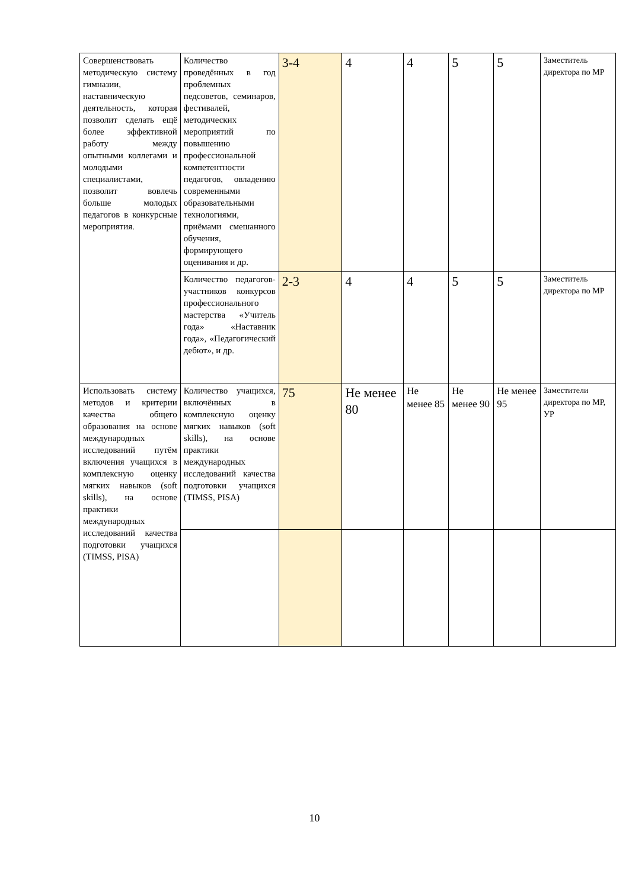| Совершенствовать методическую систему гимназии, наставническую деятельность, которая позволит сделать ещё более эффективной работу между опытными коллегами и молодыми специалистами, позволит вовлечь больше молодых педагогов в конкурсные мероприятия. | Количество проведённых в год проблемных педсоветов, семинаров, фестивалей, методических мероприятий по повышению профессиональной компетентности педагогов, овладению современными образовательными технологиями, приёмами смешанного обучения, формирующего оценивания и др. | 3-4 | 4 | 4 | 5 | 5 | Заместитель директора по МР |
| | Количество педагогов-участников конкурсов профессионального мастерства «Учитель года» «Наставник года», «Педагогический дебют», и др. | 2-3 | 4 | 4 | 5 | 5 | Заместитель директора по МР |
| Использовать систему методов и критерии качества общего образования на основе международных исследований путём включения учащихся в комплексную оценку мягких навыков (soft skills), на основе практики международных исследований качества подготовки учащихся (TIMSS, PISA) | Количество учащихся, включённых в комплексную оценку мягких навыков (soft skills), на основе практики международных исследований качества подготовки учащихся (TIMSS, PISA) | 75 | Не менее 80 | Не менее 85 | Не менее 90 | Не менее 95 | Заместители директора по МР, УР |
10